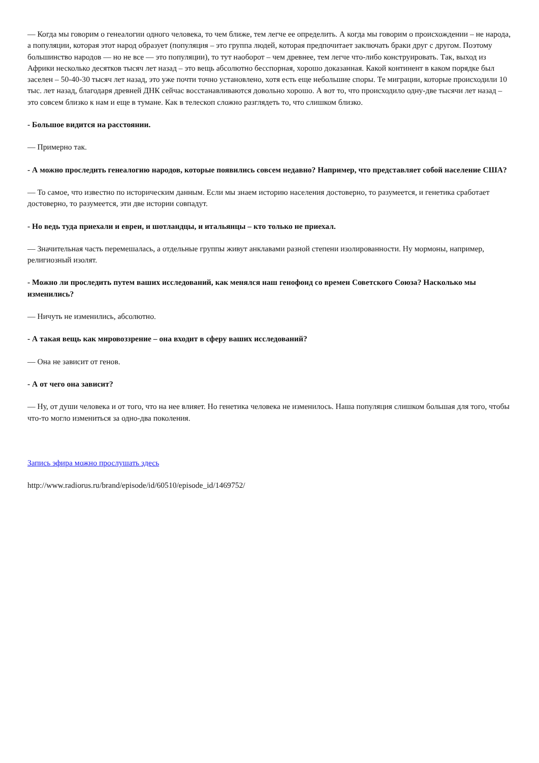— Когда мы говорим о генеалогии одного человека, то чем ближе, тем легче ее определить. А когда мы говорим о происхождении – не народа, а популяции, которая этот народ образует (популяция – это группа людей, которая предпочитает заключать браки друг с другом. Поэтому большинство народов — но не все — это популяции), то тут наоборот – чем древнее, тем легче что-либо конструировать. Так, выход из Африки несколько десятков тысяч лет назад – это вещь абсолютно бесспорная, хорошо доказанная. Какой континент в каком порядке был заселен – 50-40-30 тысяч лет назад, это уже почти точно установлено, хотя есть еще небольшие споры. Те миграции, которые происходили 10 тыс. лет назад, благодаря древней ДНК сейчас восстанавливаются довольно хорошо. А вот то, что происходило одну-две тысячи лет назад – это совсем близко к нам и еще в тумане. Как в телескоп сложно разглядеть то, что слишком близко.
- Большое видится на расстоянии.
— Примерно так.
- А можно проследить генеалогию народов, которые появились совсем недавно? Например, что представляет собой население США?
— То самое, что известно по историческим данным. Если мы знаем историю населения достоверно, то разумеется, и генетика сработает достоверно, то разумеется, эти две истории совпадут.
- Но ведь туда приехали и евреи, и шотландцы, и итальянцы – кто только не приехал.
— Значительная часть перемешалась, а отдельные группы живут анклавами разной степени изолированности. Ну мормоны, например, религиозный изолят.
- Можно ли проследить путем ваших исследований, как менялся наш генофонд со времен Советского Союза? Насколько мы изменились?
— Ничуть не изменились, абсолютно.
- А такая вещь как мировоззрение – она входит в сферу ваших исследований?
— Она не зависит от генов.
- А от чего она зависит?
— Ну, от души человека и от того, что на нее влияет. Но генетика человека не изменилось. Наша популяция слишком большая для того, чтобы что-то могло измениться за одно-два поколения.
Запись эфира можно прослушать здесь
http://www.radiorus.ru/brand/episode/id/60510/episode_id/1469752/